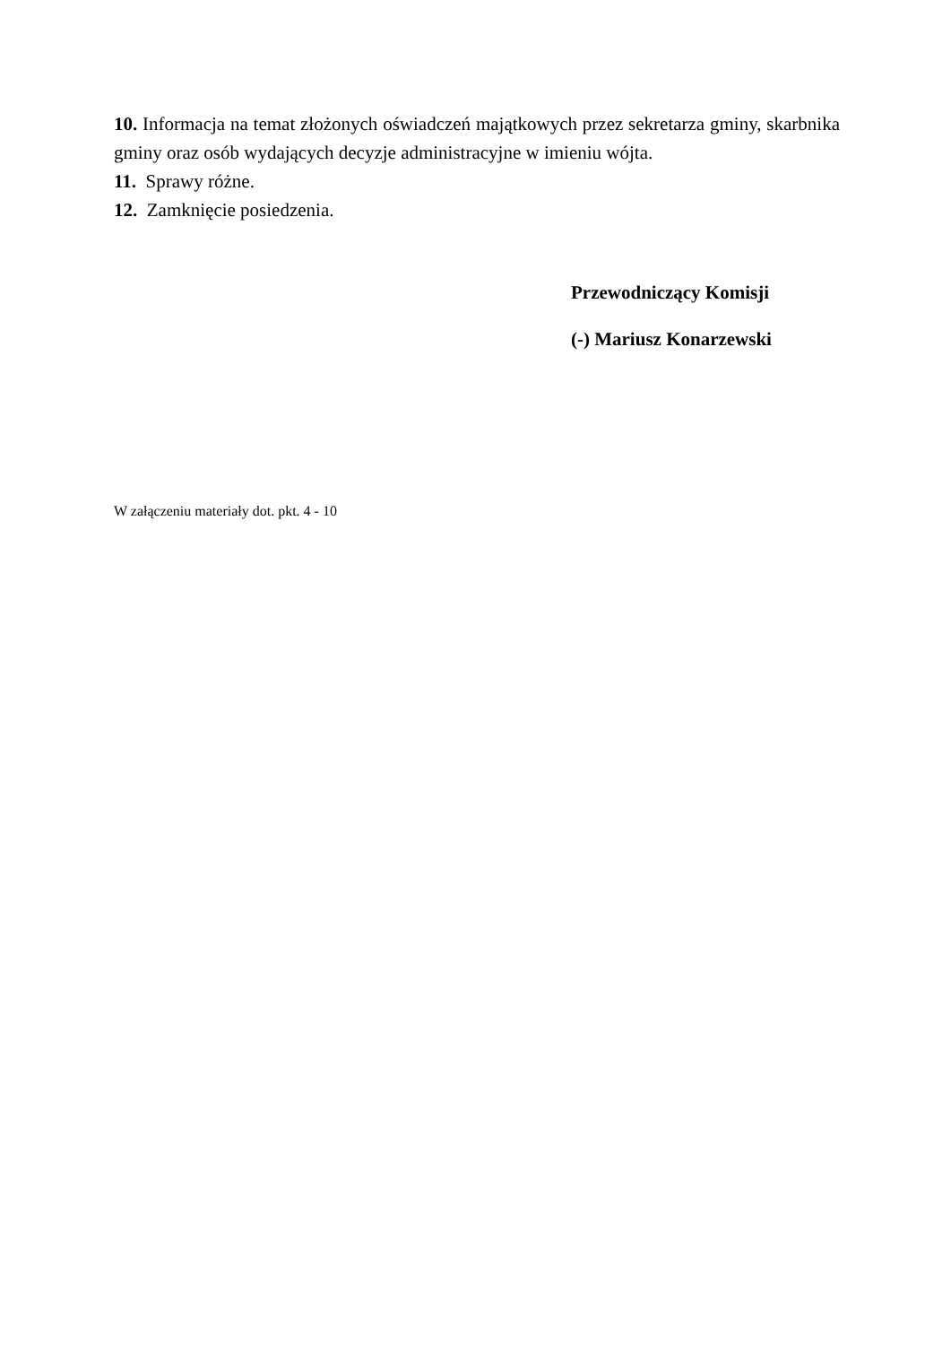10. Informacja na temat złożonych oświadczeń majątkowych przez sekretarza gminy, skarbnika gminy oraz osób wydających decyzje administracyjne w imieniu wójta.
11. Sprawy różne.
12. Zamknięcie posiedzenia.
Przewodniczący Komisji
(-) Mariusz Konarzewski
W załączeniu materiały dot. pkt. 4 - 10